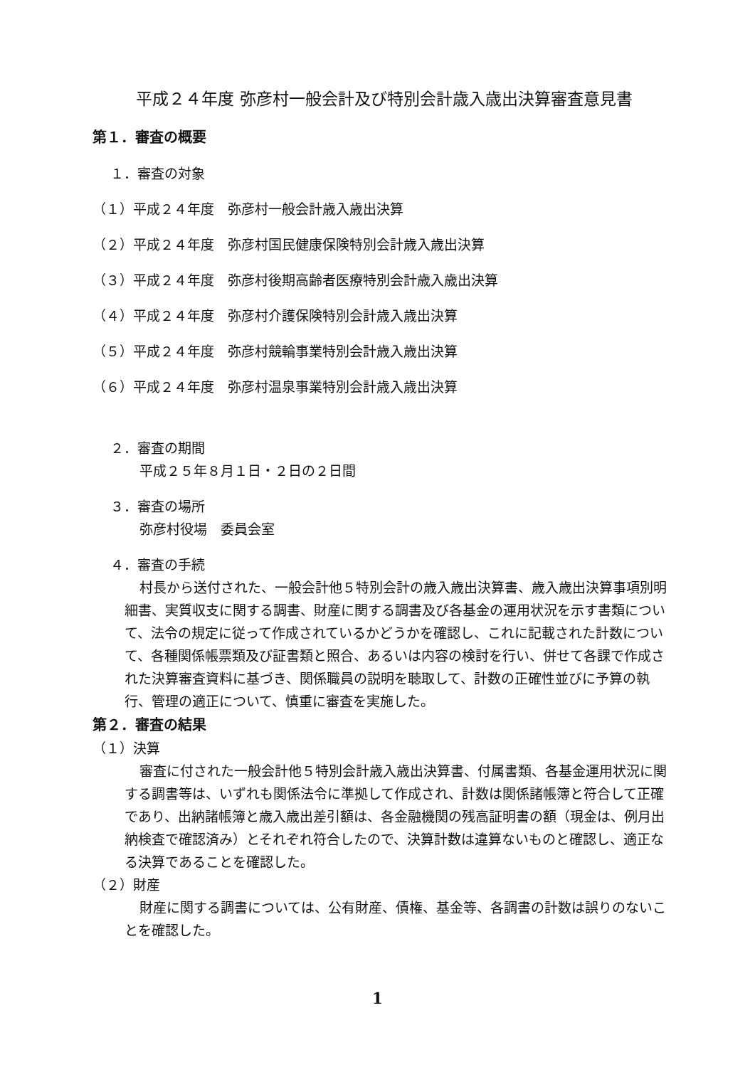平成２４年度 弥彦村一般会計及び特別会計歳入歳出決算審査意見書
第１．審査の概要
１．審査の対象
（１）平成２４年度　弥彦村一般会計歳入歳出決算
（２）平成２４年度　弥彦村国民健康保険特別会計歳入歳出決算
（３）平成２４年度　弥彦村後期高齢者医療特別会計歳入歳出決算
（４）平成２４年度　弥彦村介護保険特別会計歳入歳出決算
（５）平成２４年度　弥彦村競輪事業特別会計歳入歳出決算
（６）平成２４年度　弥彦村温泉事業特別会計歳入歳出決算
２．審査の期間
平成２５年８月１日・２日の２日間
３．審査の場所
弥彦村役場　委員会室
４．審査の手続
村長から送付された、一般会計他５特別会計の歳入歳出決算書、歳入歳出決算事項別明細書、実質収支に関する調書、財産に関する調書及び各基金の運用状況を示す書類について、法令の規定に従って作成されているかどうかを確認し、これに記載された計数について、各種関係帳票類及び証書類と照合、あるいは内容の検討を行い、併せて各課で作成された決算審査資料に基づき、関係職員の説明を聴取して、計数の正確性並びに予算の執行、管理の適正について、慎重に審査を実施した。
第２．審査の結果
（１）決算
審査に付された一般会計他５特別会計歳入歳出決算書、付属書類、各基金運用状況に関する調書等は、いずれも関係法令に準拠して作成され、計数は関係諸帳簿と符合して正確であり、出納諸帳簿と歳入歳出差引額は、各金融機関の残高証明書の額（現金は、例月出納検査で確認済み）とそれぞれ符合したので、決算計数は違算ないものと確認し、適正なる決算であることを確認した。
（２）財産
財産に関する調書については、公有財産、債権、基金等、各調書の計数は誤りのないことを確認した。
1